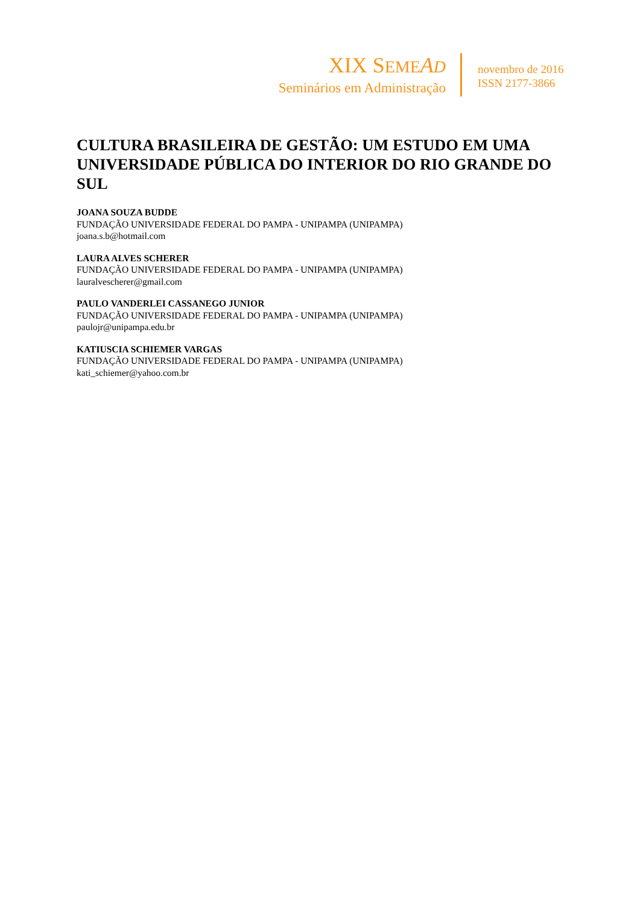XIX SEME AD
Seminários em Administração
novembro de 2016
ISSN 2177-3866
CULTURA BRASILEIRA DE GESTÃO: UM ESTUDO EM UMA UNIVERSIDADE PÚBLICA DO INTERIOR DO RIO GRANDE DO SUL
JOANA SOUZA BUDDE
FUNDAÇÃO UNIVERSIDADE FEDERAL DO PAMPA - UNIPAMPA (UNIPAMPA)
joana.s.b@hotmail.com
LAURA ALVES SCHERER
FUNDAÇÃO UNIVERSIDADE FEDERAL DO PAMPA - UNIPAMPA (UNIPAMPA)
lauralvescherer@gmail.com
PAULO VANDERLEI CASSANEGO JUNIOR
FUNDAÇÃO UNIVERSIDADE FEDERAL DO PAMPA - UNIPAMPA (UNIPAMPA)
paulojr@unipampa.edu.br
KATIUSCIA SCHIEMER VARGAS
FUNDAÇÃO UNIVERSIDADE FEDERAL DO PAMPA - UNIPAMPA (UNIPAMPA)
kati_schiemer@yahoo.com.br